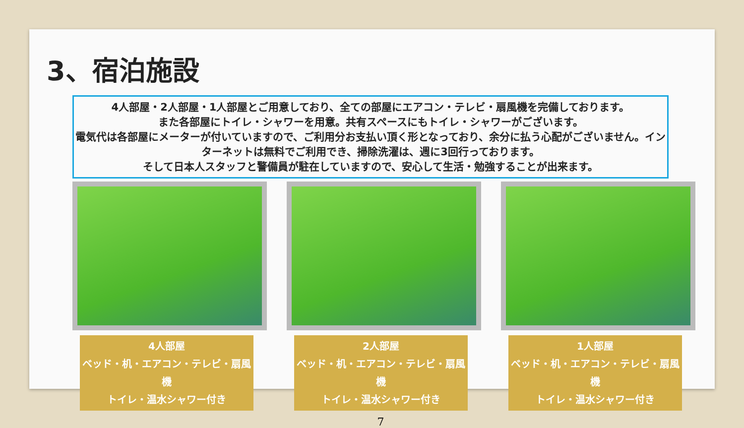3、宿泊施設
4人部屋・2人部屋・1人部屋とご用意しており、全ての部屋にエアコン・テレビ・扇風機を完備しております。
また各部屋にトイレ・シャワーを用意。共有スペースにもトイレ・シャワーがございます。
電気代は各部屋にメーターが付いていますので、ご利用分お支払い頂く形となっており、余分に払う心配がございません。インターネットは無料でご利用でき、掃除洗濯は、週に3回行っております。
そして日本人スタッフと警備員が駐在していますので、安心して生活・勉強することが出来ます。
4人部屋
ベッド・机・エアコン・テレビ・扇風機
トイレ・温水シャワー付き
2人部屋
ベッド・机・エアコン・テレビ・扇風機
トイレ・温水シャワー付き
1人部屋
ベッド・机・エアコン・テレビ・扇風機
トイレ・温水シャワー付き
7